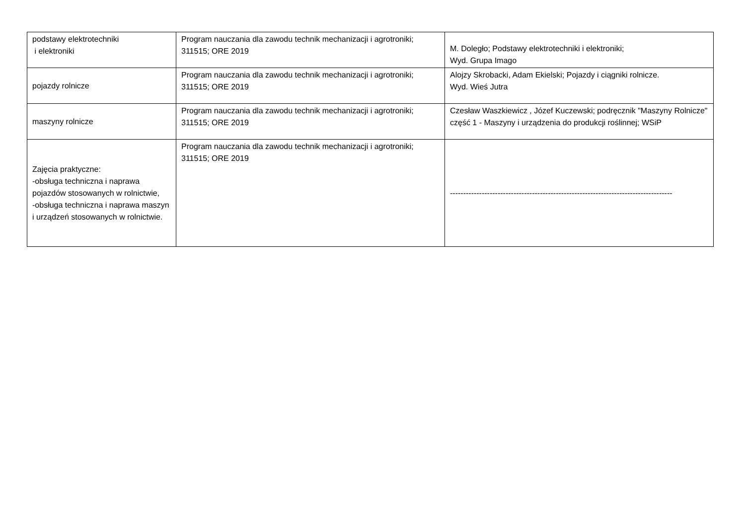| podstawy elektrotechniki i elektroniki | Program nauczania dla zawodu technik mechanizacji i agrotroniki; 311515; ORE 2019 | M. Doległo; Podstawy elektrotechniki i elektroniki; Wyd. Grupa Imago |
| pojazdy rolnicze | Program nauczania dla zawodu technik mechanizacji i agrotroniki; 311515; ORE 2019 | Alojzy Skrobacki, Adam Ekielski; Pojazdy i ciągniki rolnicze. Wyd. Wieś Jutra |
| maszyny rolnicze | Program nauczania dla zawodu technik mechanizacji i agrotroniki; 311515; ORE 2019 | Czesław Waszkiewicz , Józef Kuczewski; podręcznik "Maszyny Rolnicze" część 1 - Maszyny i urządzenia do produkcji roślinnej; WSiP |
| Zajęcia praktyczne: -obsługa techniczna i naprawa pojazdów stosowanych w rolnictwie, -obsługa techniczna i naprawa maszyn i urządzeń stosowanych w rolnictwie. | Program nauczania dla zawodu technik mechanizacji i agrotroniki; 311515; ORE 2019 | ------------------------------------------------------------------------------------ |